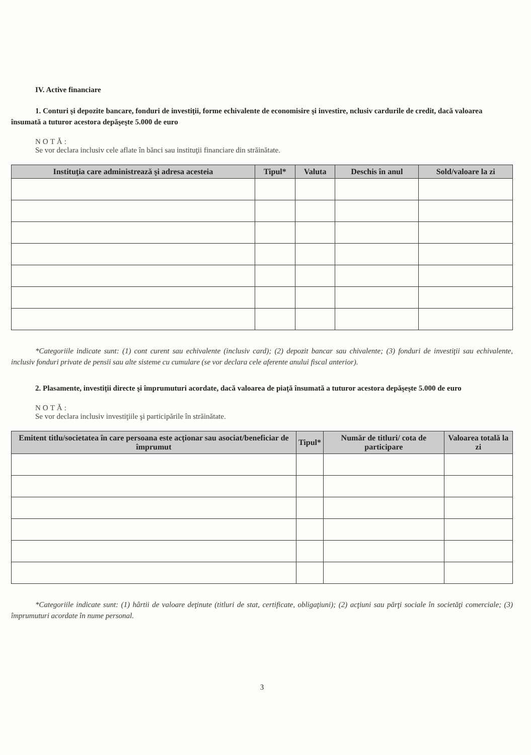IV. Active financiare
1. Conturi şi depozite bancare, fonduri de investiţii, forme echivalente de economisire şi investire, nclusiv cardurile de credit, dacă valoarea însumată a tuturor acestora depăşeşte 5.000 de euro
NOTĂ:
Se vor declara inclusiv cele aflate în bănci sau instituţii financiare din străinătate.
| Instituţia care administrează şi adresa acesteia | Tipul* | Valuta | Deschis în anul | Sold/valoare la zi |
| --- | --- | --- | --- | --- |
*Categoriile indicate sunt: (1) cont curent sau echivalente (inclusiv card); (2) depozit bancar sau chivalente; (3) fonduri de investiţii sau echivalente, inclusiv fonduri private de pensii sau alte sisteme cu cumulare (se vor declara cele aferente anului fiscal anterior).
2. Plasamente, investiţii directe şi împrumuturi acordate, dacă valoarea de piaţă însumată a tuturor acestora depăşeşte 5.000 de euro
NOTĂ:
Se vor declara inclusiv investiţiile şi participările în străinătate.
| Emitent titlu/societatea în care persoana este acţionar sau asociat/beneficiar de împrumut | Tipul* | Număr de titluri/ cota de participare | Valoarea totală la zi |
| --- | --- | --- | --- |
*Categoriile indicate sunt: (1) hârtii de valoare deţinute (titluri de stat, certificate, obligaţiuni); (2) acţiuni sau părţi sociale în societăţi comerciale; (3) împrumuturi acordate în nume personal.
3